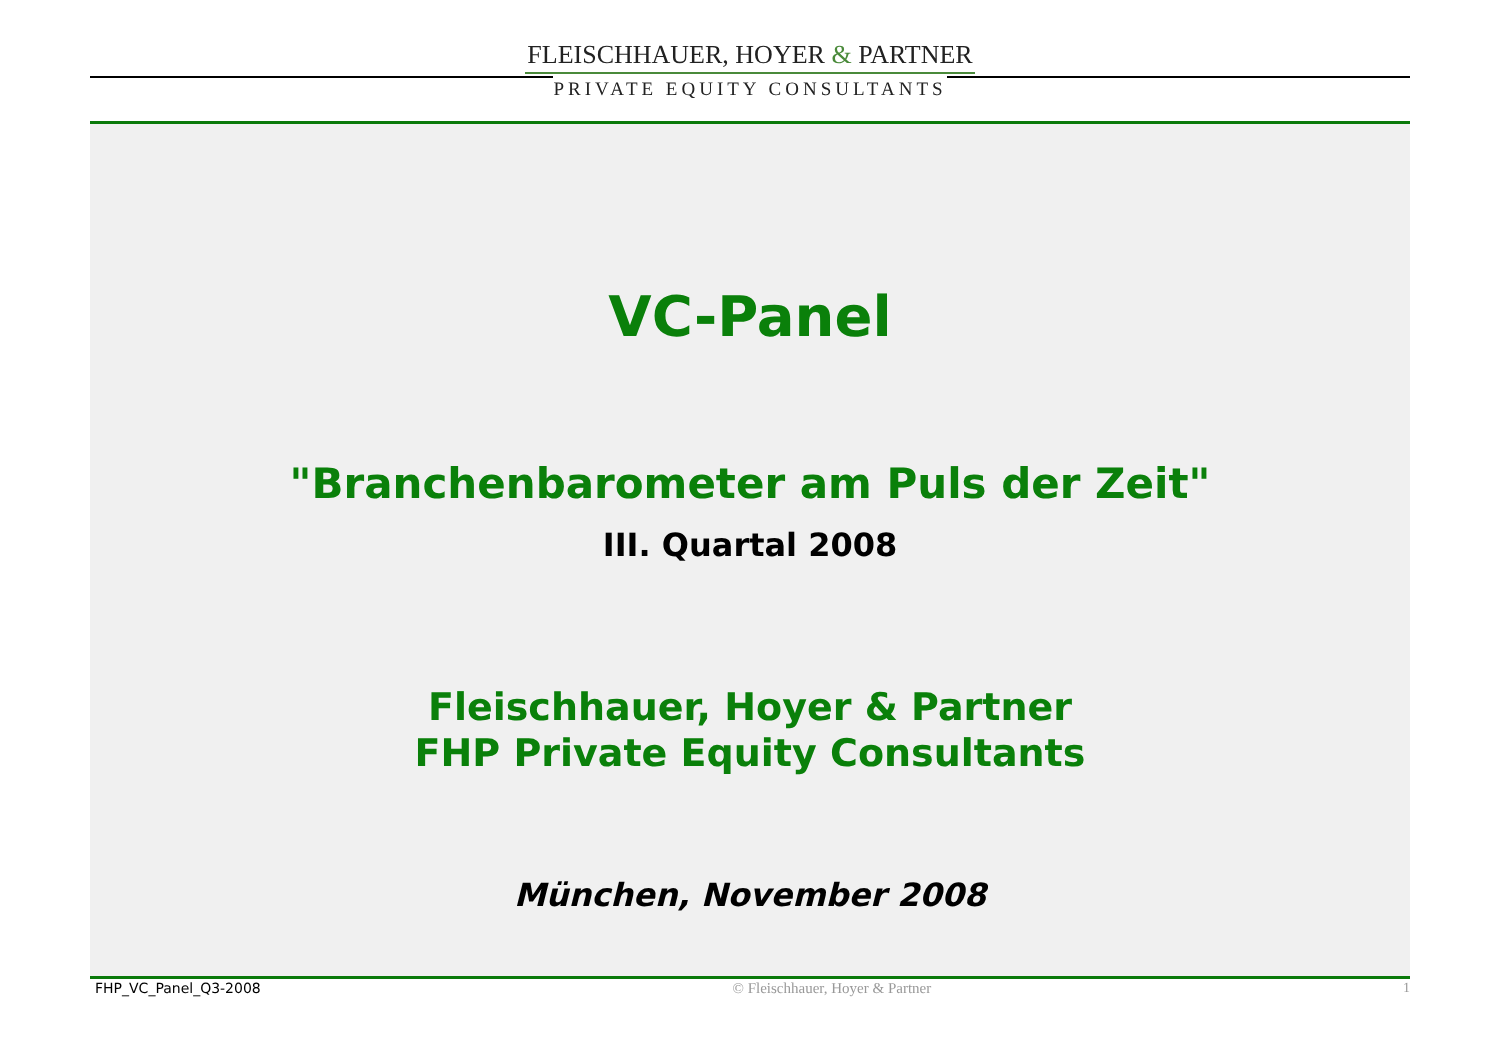FLEISCHHAUER, HOYER & PARTNER
PRIVATE EQUITY CONSULTANTS
VC-Panel
"Branchenbarometer am Puls der Zeit"
III. Quartal 2008
Fleischhauer, Hoyer & Partner
FHP Private Equity Consultants
München, November 2008
FHP_VC_Panel_Q3-2008 © Fleischhauer, Hoyer & Partner 1